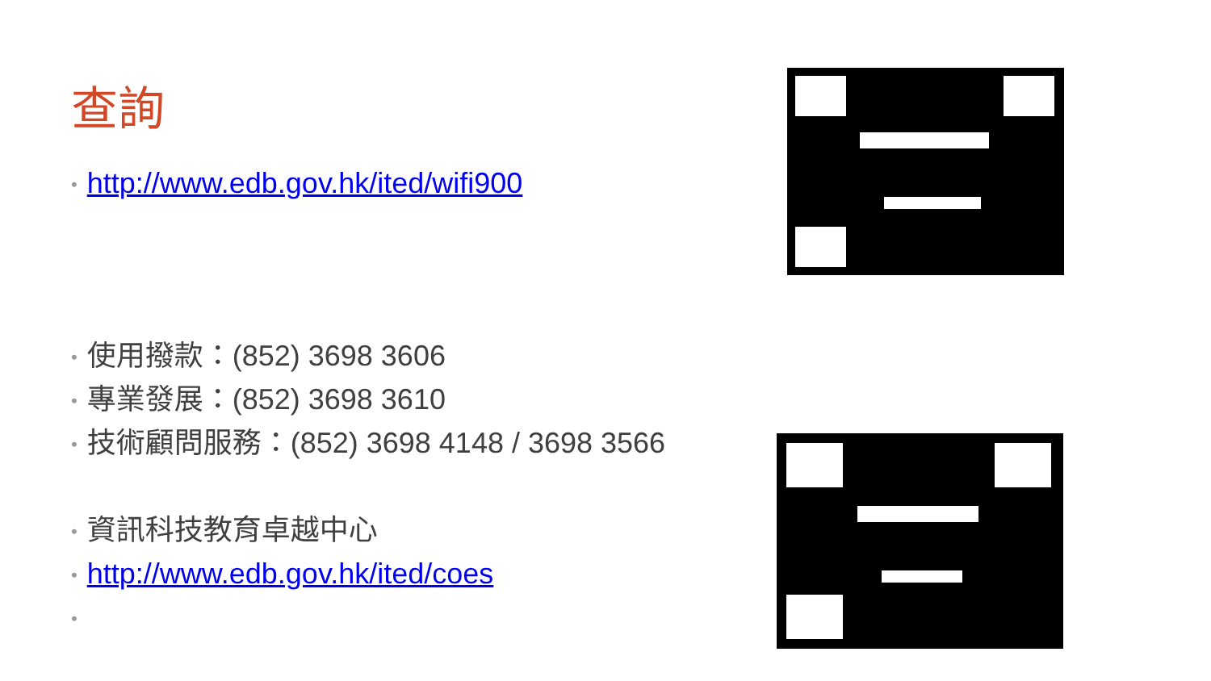查詢
• http://www.edb.gov.hk/ited/wifi900
• 使用撥款：(852) 3698 3606
• 專業發展：(852) 3698 3610
• 技術顧問服務：(852) 3698 4148 / 3698 3566
• 資訊科技教育卓越中心
• http://www.edb.gov.hk/ited/coes
•